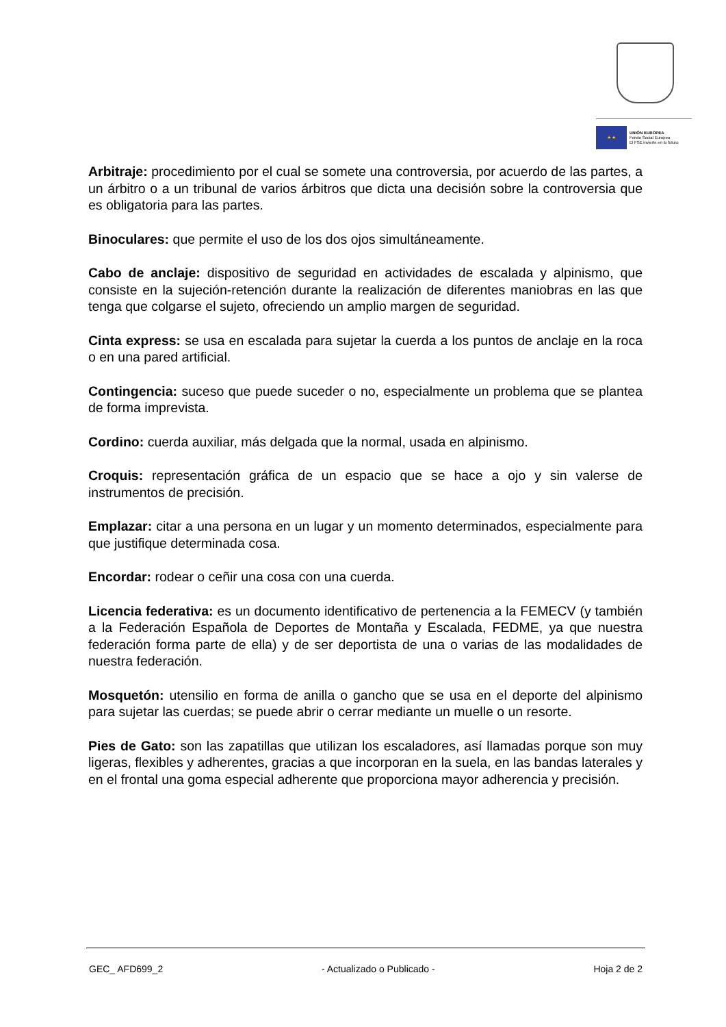★ ★
UNIÓN EUROPEA
Fondo Social Europeo
El FSE invierte en tu futuro
Arbitraje: procedimiento por el cual se somete una controversia, por acuerdo de las partes, a un árbitro o a un tribunal de varios árbitros que dicta una decisión sobre la controversia que es obligatoria para las partes.
Binoculares: que permite el uso de los dos ojos simultáneamente.
Cabo de anclaje: dispositivo de seguridad en actividades de escalada y alpinismo, que consiste en la sujeción-retención durante la realización de diferentes maniobras en las que tenga que colgarse el sujeto, ofreciendo un amplio margen de seguridad.
Cinta express: se usa en escalada para sujetar la cuerda a los puntos de anclaje en la roca o en una pared artificial.
Contingencia: suceso que puede suceder o no, especialmente un problema que se plantea de forma imprevista.
Cordino: cuerda auxiliar, más delgada que la normal, usada en alpinismo.
Croquis: representación gráfica de un espacio que se hace a ojo y sin valerse de instrumentos de precisión.
Emplazar: citar a una persona en un lugar y un momento determinados, especialmente para que justifique determinada cosa.
Encordar: rodear o ceñir una cosa con una cuerda.
Licencia federativa: es un documento identificativo de pertenencia a la FEMECV (y también a la Federación Española de Deportes de Montaña y Escalada, FEDME, ya que nuestra federación forma parte de ella) y de ser deportista de una o varias de las modalidades de nuestra federación.
Mosquetón: utensilio en forma de anilla o gancho que se usa en el deporte del alpinismo para sujetar las cuerdas; se puede abrir o cerrar mediante un muelle o un resorte.
Pies de Gato: son las zapatillas que utilizan los escaladores, así llamadas porque son muy ligeras, flexibles y adherentes, gracias a que incorporan en la suela, en las bandas laterales y en el frontal una goma especial adherente que proporciona mayor adherencia y precisión.
GEC_ AFD699_2 - Actualizado o Publicado - Hoja 2 de 2